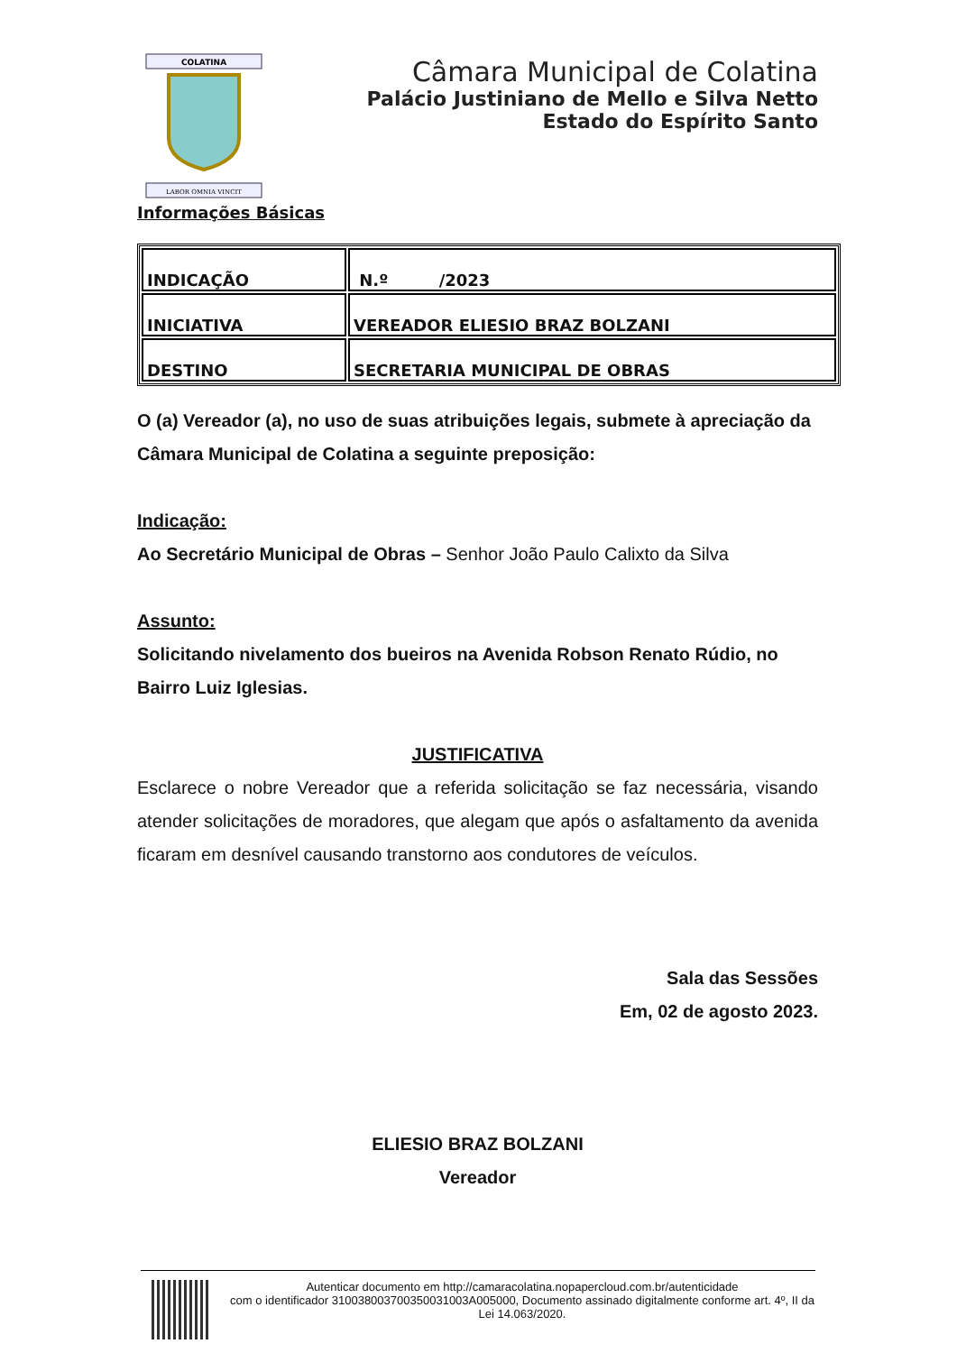COLATINA
LABOR OMNIA VINCIT
Câmara Municipal de Colatina
Palácio Justiniano de Mello e Silva Netto
Estado do Espírito Santo
Informações Básicas
| INDICAÇÃO | N.º /2023 |
| INICIATIVA | VEREADOR ELIESIO BRAZ BOLZANI |
| DESTINO | SECRETARIA MUNICIPAL DE OBRAS |
O (a) Vereador (a), no uso de suas atribuições legais, submete à apreciação da Câmara Municipal de Colatina a seguinte preposição:
Indicação:
Ao Secretário Municipal de Obras – Senhor João Paulo Calixto da Silva
Assunto:
Solicitando nivelamento dos bueiros na Avenida Robson Renato Rúdio, no Bairro Luiz Iglesias.
JUSTIFICATIVA
Esclarece o nobre Vereador que a referida solicitação se faz necessária, visando atender solicitações de moradores, que alegam que após o asfaltamento da avenida ficaram em desnível causando transtorno aos condutores de veículos.
Sala das Sessões
Em, 02 de agosto 2023.
ELIESIO BRAZ BOLZANI
Vereador
Autenticar documento em http://camaracolatina.nopapercloud.com.br/autenticidade
com o identificador 310038003700350031003A005000, Documento assinado digitalmente conforme art. 4º, II da Lei 14.063/2020.